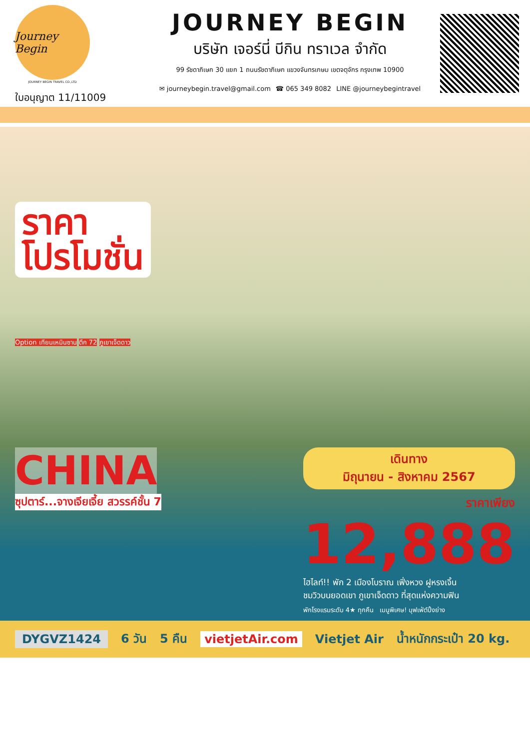Journey Begin
JOURNEY BEGIN TRAVEL CO.,LTD
ใบอนุญาต 11/11009
JOURNEY BEGIN
บริษัท เจอร์นี่ บีกิน ทราเวล จำกัด
99 รัชดาภิเษก 30 แยก 1 ถนนรัชดาภิเษก แขวงจันทรเกษม เขตจตุจักร กรุงเทพ 10900
✉ journeybegin.travel@gmail.com ☎ 065 349 8082 LINE @journeybegintravel
ราคา
โปรโมชั่น
Option เทียนเหมินซาน ตึก 72 ภูเขาเจ็ดดาว
CHINA
ซุปตาร์...จางเจียเจี้ย สวรรค์ชั้น 7
เดินทาง
มิถุนายน - สิงหาคม 2567
ราคาเพียง
12,888
ไฮไลท์!! พัก 2 เมืองโบราณ เฟิ่งหวง ฝูหรงเจิ้น
ชมวิวบนยอดเขา ภูเขาเจ็ดดาว ที่สุดแห่งความฟิน
พักโรงแรมระดับ 4★ ทุกคืน เมนูพิเศษ! บุฟเฟ่ต์ปิ้งย่าง
DYGVZ1424 6 วัน 5 คืน vietjetAir.com Vietjet Air น้ำหนักกระเป๋า 20 kg.